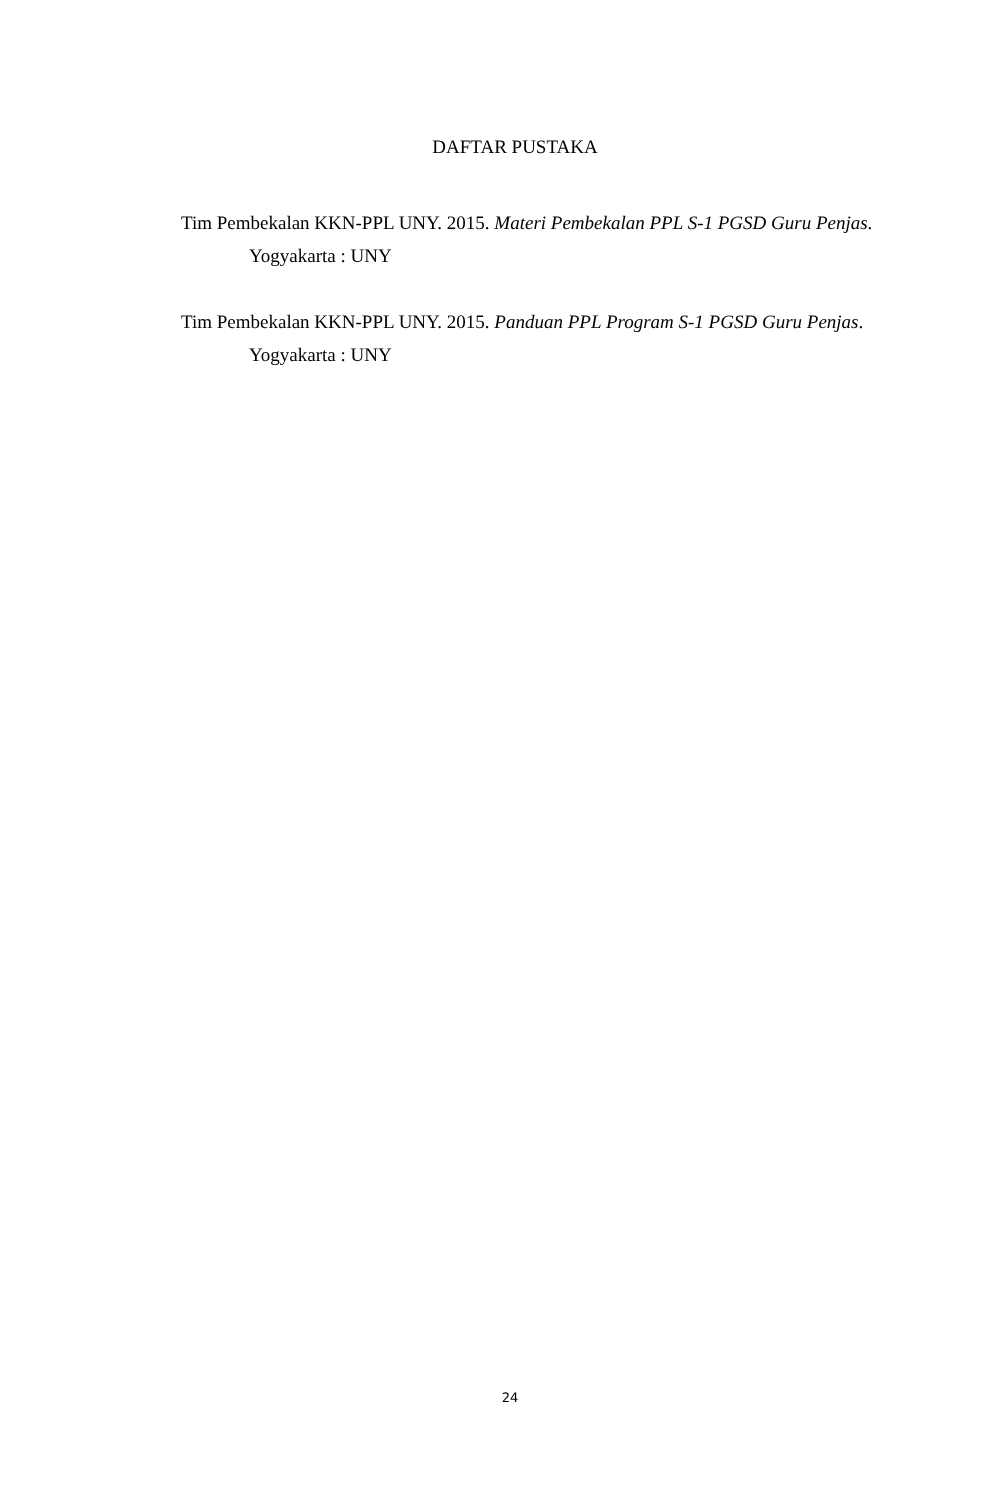DAFTAR PUSTAKA
Tim Pembekalan KKN-PPL UNY. 2015. Materi Pembekalan PPL S-1 PGSD Guru Penjas. Yogyakarta : UNY
Tim Pembekalan KKN-PPL UNY. 2015. Panduan PPL Program S-1 PGSD Guru Penjas. Yogyakarta : UNY
24